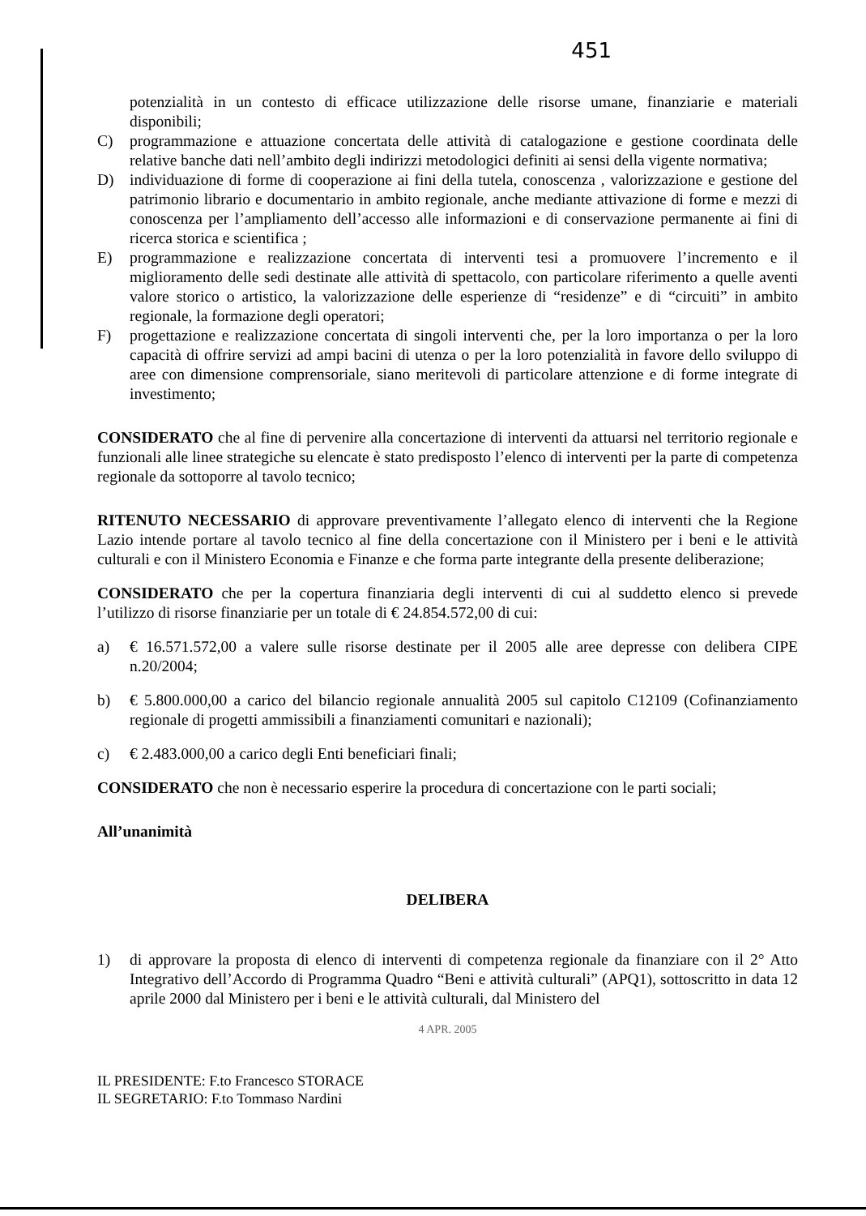451
potenzialità in un contesto di efficace utilizzazione delle risorse umane, finanziarie e materiali disponibili;
C) programmazione e attuazione concertata delle attività di catalogazione e gestione coordinata delle relative banche dati nell’ambito degli indirizzi metodologici definiti ai sensi della vigente normativa;
D) individuazione di forme di cooperazione ai fini della tutela, conoscenza , valorizzazione e gestione del patrimonio librario e documentario in ambito regionale, anche mediante attivazione di forme e mezzi di conoscenza per l’ampliamento dell’accesso alle informazioni e di conservazione permanente ai fini di ricerca storica e scientifica ;
E) programmazione e realizzazione concertata di interventi tesi a promuovere l’incremento e il miglioramento delle sedi destinate alle attività di spettacolo, con particolare riferimento a quelle aventi valore storico o artistico, la valorizzazione delle esperienze di “residenze” e di “circuiti” in ambito regionale, la formazione degli operatori;
F) progettazione e realizzazione concertata di singoli interventi che, per la loro importanza o per la loro capacità di offrire servizi ad ampi bacini di utenza o per la loro potenzialità in favore dello sviluppo di aree con dimensione comprensoriale, siano meritevoli di particolare attenzione e di forme integrate di investimento;
CONSIDERATO che al fine di pervenire alla concertazione di interventi da attuarsi nel territorio regionale e funzionali alle linee strategiche su elencate è stato predisposto l’elenco di interventi per la parte di competenza regionale da sottoporre al tavolo tecnico;
RITENUTO NECESSARIO di approvare preventivamente l’allegato elenco di interventi che la Regione Lazio intende portare al tavolo tecnico al fine della concertazione con il Ministero per i beni e le attività culturali e con il Ministero Economia e Finanze e che forma parte integrante della presente deliberazione;
CONSIDERATO che per la copertura finanziaria degli interventi di cui al suddetto elenco si prevede l’utilizzo di risorse finanziarie per un totale di € 24.854.572,00 di cui:
a) € 16.571.572,00 a valere sulle risorse destinate per il 2005 alle aree depresse con delibera CIPE n.20/2004;
b) € 5.800.000,00 a carico del bilancio regionale annualità 2005 sul capitolo C12109 (Cofinanziamento regionale di progetti ammissibili a finanziamenti comunitari e nazionali);
c) € 2.483.000,00 a carico degli Enti beneficiari finali;
CONSIDERATO che non è necessario esperire la procedura di concertazione con le parti sociali;
All’unanimità
DELIBERA
1) di approvare la proposta di elenco di interventi di competenza regionale da finanziare con il 2° Atto Integrativo dell’Accordo di Programma Quadro “Beni e attività culturali” (APQ1), sottoscritto in data 12 aprile 2000 dal Ministero per i beni e le attività culturali, dal Ministero del
4 APR. 2005
IL PRESIDENTE: F.to Francesco STORACE
IL SEGRETARIO: F.to Tommaso Nardini